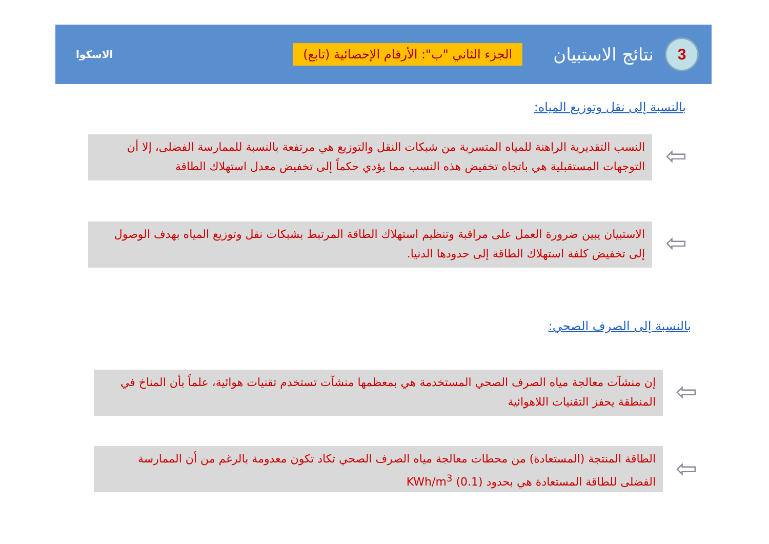3
نتائج الاستبيان
الجزء الثاني "ب": الأرقام الإحصائية (تابع)
الاسكوا
بالنسبة إلى نقل وتوزيع المياه:
⇦
النسب التقديرية الراهنة للمياه المتسربة من شبكات النقل والتوزيع هي مرتفعة بالنسبة للممارسة الفضلى، إلا أن التوجهات المستقبلية هي باتجاه تخفيض هذه النسب مما يؤدي حكماً إلى تخفيض معدل استهلاك الطاقة
⇦
الاستبيان يبين ضرورة العمل على مراقبة وتنظيم استهلاك الطاقة المرتبط بشبكات نقل وتوزيع المياه بهدف الوصول إلى تخفيض كلفة استهلاك الطاقة إلى حدودها الدنيا.
بالنسبة إلى الصرف الصحي:
⇦
إن منشآت معالجة مياه الصرف الصحي المستخدمة هي بمعظمها منشآت تستخدم تقنيات هوائية، علماً بأن المناخ في المنطقة يحفز التقنيات اللاهوائية
⇦
الطاقة المنتجة (المستعادة) من محطات معالجة مياه الصرف الصحي تكاد تكون معدومة بالرغم من أن الممارسة الفضلى للطاقة المستعادة هي بحدود (0.1) KWh/m<sup>3</sup>